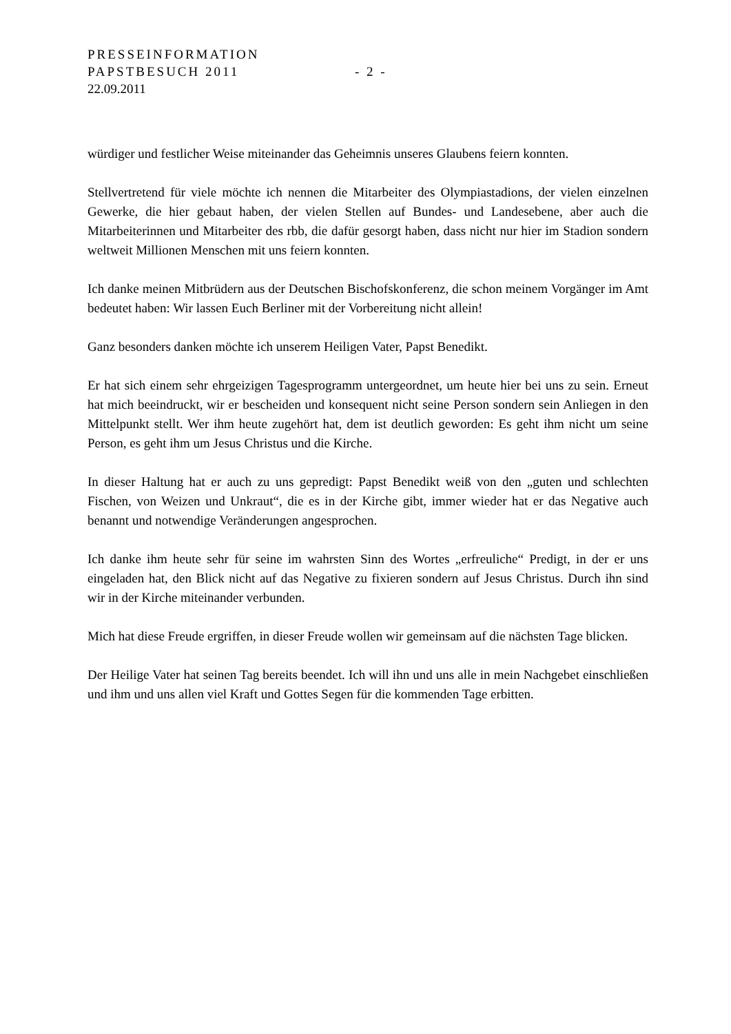PRESSEINFORMATION
PAPSTBESUCH 2011 - 2 -
22.09.2011
würdiger und festlicher Weise miteinander das Geheimnis unseres Glaubens feiern konnten.
Stellvertretend für viele möchte ich nennen die Mitarbeiter des Olympiastadions, der vielen einzelnen Gewerke, die hier gebaut haben, der vielen Stellen auf Bundes- und Landesebene, aber auch die Mitarbeiterinnen und Mitarbeiter des rbb, die dafür gesorgt haben, dass nicht nur hier im Stadion sondern weltweit Millionen Menschen mit uns feiern konnten.
Ich danke meinen Mitbrüdern aus der Deutschen Bischofskonferenz, die schon meinem Vorgänger im Amt bedeutet haben: Wir lassen Euch Berliner mit der Vorbereitung nicht allein!
Ganz besonders danken möchte ich unserem Heiligen Vater, Papst Benedikt.
Er hat sich einem sehr ehrgeizigen Tagesprogramm untergeordnet, um heute hier bei uns zu sein. Erneut hat mich beeindruckt, wir er bescheiden und konsequent nicht seine Person sondern sein Anliegen in den Mittelpunkt stellt. Wer ihm heute zugehört hat, dem ist deutlich geworden: Es geht ihm nicht um seine Person, es geht ihm um Jesus Christus und die Kirche.
In dieser Haltung hat er auch zu uns gepredigt: Papst Benedikt weiß von den „guten und schlechten Fischen, von Weizen und Unkraut“, die es in der Kirche gibt, immer wieder hat er das Negative auch benannt und notwendige Veränderungen angesprochen.
Ich danke ihm heute sehr für seine im wahrsten Sinn des Wortes „erfreuliche“ Predigt, in der er uns eingeladen hat, den Blick nicht auf das Negative zu fixieren sondern auf Jesus Christus. Durch ihn sind wir in der Kirche miteinander verbunden.
Mich hat diese Freude ergriffen, in dieser Freude wollen wir gemeinsam auf die nächsten Tage blicken.
Der Heilige Vater hat seinen Tag bereits beendet. Ich will ihn und uns alle in mein Nachgebet einschließen und ihm und uns allen viel Kraft und Gottes Segen für die kommenden Tage erbitten.